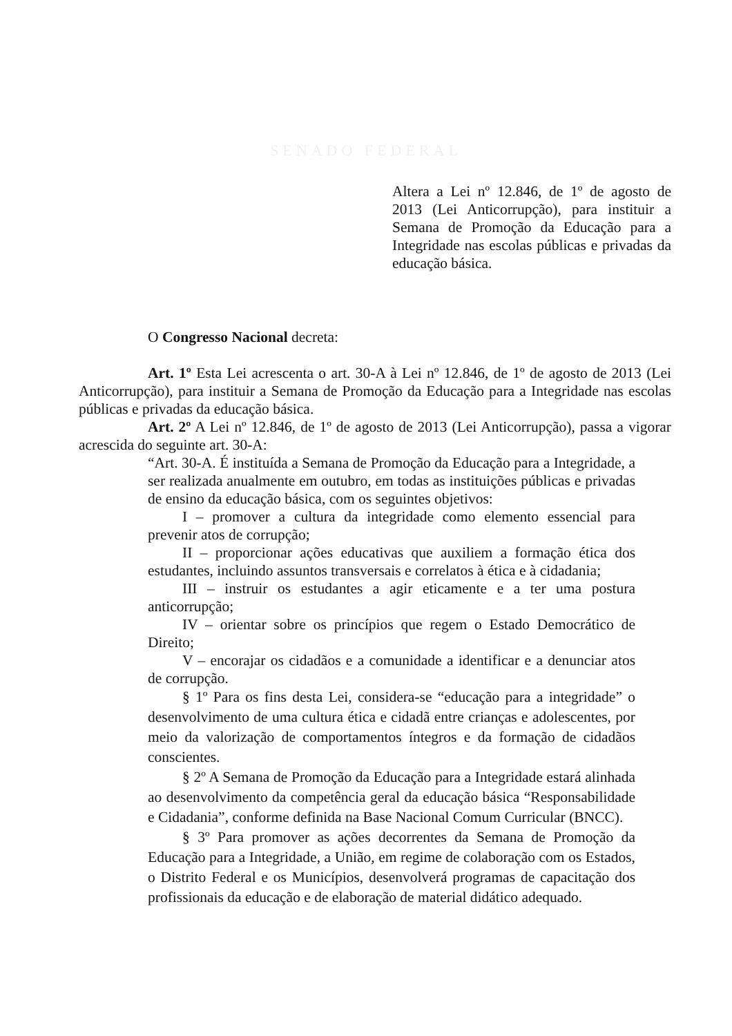SENADO FEDERAL
Altera a Lei nº 12.846, de 1º de agosto de 2013 (Lei Anticorrupção), para instituir a Semana de Promoção da Educação para a Integridade nas escolas públicas e privadas da educação básica.
O Congresso Nacional decreta:
Art. 1º Esta Lei acrescenta o art. 30-A à Lei nº 12.846, de 1º de agosto de 2013 (Lei Anticorrupção), para instituir a Semana de Promoção da Educação para a Integridade nas escolas públicas e privadas da educação básica.
Art. 2º A Lei nº 12.846, de 1º de agosto de 2013 (Lei Anticorrupção), passa a vigorar acrescida do seguinte art. 30-A:
“Art. 30-A. É instituída a Semana de Promoção da Educação para a Integridade, a ser realizada anualmente em outubro, em todas as instituições públicas e privadas de ensino da educação básica, com os seguintes objetivos:
I – promover a cultura da integridade como elemento essencial para prevenir atos de corrupção;
II – proporcionar ações educativas que auxiliem a formação ética dos estudantes, incluindo assuntos transversais e correlatos à ética e à cidadania;
III – instruir os estudantes a agir eticamente e a ter uma postura anticorrupção;
IV – orientar sobre os princípios que regem o Estado Democrático de Direito;
V – encorajar os cidadãos e a comunidade a identificar e a denunciar atos de corrupção.
§ 1º Para os fins desta Lei, considera-se “educação para a integridade” o desenvolvimento de uma cultura ética e cidadã entre crianças e adolescentes, por meio da valorização de comportamentos íntegros e da formação de cidadãos conscientes.
§ 2º A Semana de Promoção da Educação para a Integridade estará alinhada ao desenvolvimento da competência geral da educação básica “Responsabilidade e Cidadania”, conforme definida na Base Nacional Comum Curricular (BNCC).
§ 3º Para promover as ações decorrentes da Semana de Promoção da Educação para a Integridade, a União, em regime de colaboração com os Estados, o Distrito Federal e os Municípios, desenvolverá programas de capacitação dos profissionais da educação e de elaboração de material didático adequado.